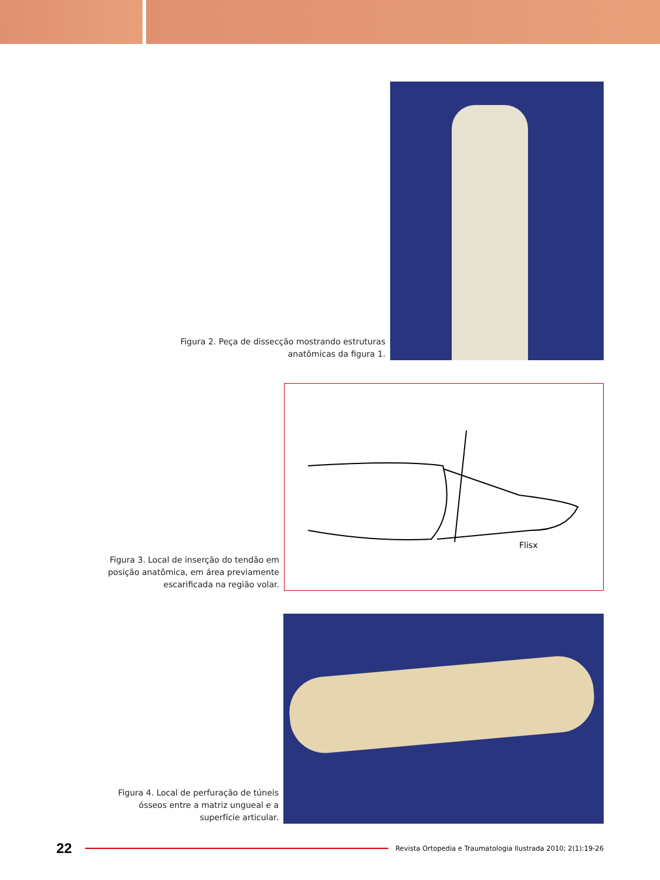Figura 2. Peça de dissecção mostrando estruturas
anatômicas da figura 1.
Figura 3. Local de inserção do tendão em
posição anatômica, em área previamente
escarificada na região volar.
Flisx
Figura 4. Local de perfuração de túneis
ósseos entre a matriz ungueal e a
superfície articular.
22
Revista Ortopedia e Traumatologia Ilustrada 2010; 2(1):19-26